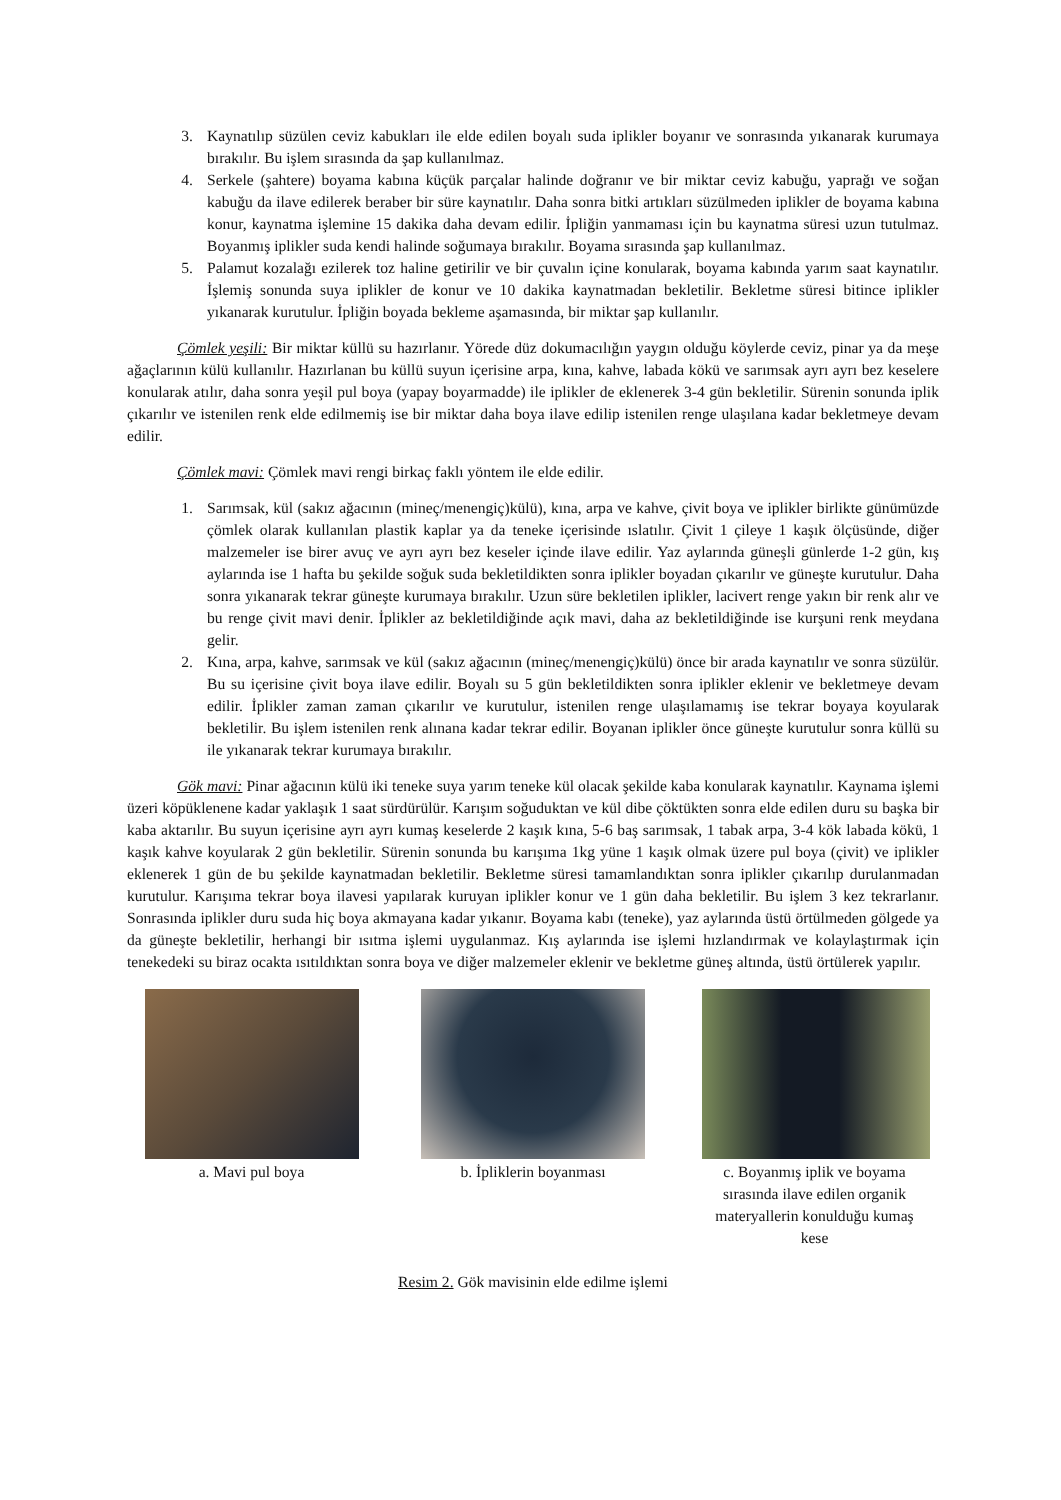3. Kaynatılıp süzülen ceviz kabukları ile elde edilen boyalı suda iplikler boyanır ve sonrasında yıkanarak kurumaya bırakılır. Bu işlem sırasında da şap kullanılmaz.
4. Serkele (şahtere) boyama kabına küçük parçalar halinde doğranır ve bir miktar ceviz kabuğu, yaprağı ve soğan kabuğu da ilave edilerek beraber bir süre kaynatılır. Daha sonra bitki artıkları süzülmeden iplikler de boyama kabına konur, kaynatma işlemine 15 dakika daha devam edilir. İpliğin yanmaması için bu kaynatma süresi uzun tutulmaz. Boyanmış iplikler suda kendi halinde soğumaya bırakılır. Boyama sırasında şap kullanılmaz.
5. Palamut kozalağı ezilerek toz haline getirilir ve bir çuvalın içine konularak, boyama kabında yarım saat kaynatılır. İşlemiş sonunda suya iplikler de konur ve 10 dakika kaynatmadan bekletilir. Bekletme süresi bitince iplikler yıkanarak kurutulur. İpliğin boyada bekleme aşamasında, bir miktar şap kullanılır.
Çömlek yeşili: Bir miktar küllü su hazırlanır. Yörede düz dokumacılığın yaygın olduğu köylerde ceviz, pinar ya da meşe ağaçlarının külü kullanılır. Hazırlanan bu küllü suyun içerisine arpa, kına, kahve, labada kökü ve sarımsak ayrı ayrı bez keselere konularak atılır, daha sonra yeşil pul boya (yapay boyarmadde) ile iplikler de eklenerek 3-4 gün bekletilir. Sürenin sonunda iplik çıkarılır ve istenilen renk elde edilmemiş ise bir miktar daha boya ilave edilip istenilen renge ulaşılana kadar bekletmeye devam edilir.
Çömlek mavi: Çömlek mavi rengi birkaç faklı yöntem ile elde edilir.
1. Sarımsak, kül (sakız ağacının (mineç/menengiç)külü), kına, arpa ve kahve, çivit boya ve iplikler birlikte günümüzde çömlek olarak kullanılan plastik kaplar ya da teneke içerisinde ıslatılır. Çivit 1 çileye 1 kaşık ölçüsünde, diğer malzemeler ise birer avuç ve ayrı ayrı bez keseler içinde ilave edilir. Yaz aylarında güneşli günlerde 1-2 gün, kış aylarında ise 1 hafta bu şekilde soğuk suda bekletildikten sonra iplikler boyadan çıkarılır ve güneşte kurutulur. Daha sonra yıkanarak tekrar güneşte kurumaya bırakılır. Uzun süre bekletilen iplikler, lacivert renge yakın bir renk alır ve bu renge çivit mavi denir. İplikler az bekletildiğinde açık mavi, daha az bekletildiğinde ise kurşuni renk meydana gelir.
2. Kına, arpa, kahve, sarımsak ve kül (sakız ağacının (mineç/menengiç)külü) önce bir arada kaynatılır ve sonra süzülür. Bu su içerisine çivit boya ilave edilir. Boyalı su 5 gün bekletildikten sonra iplikler eklenir ve bekletmeye devam edilir. İplikler zaman zaman çıkarılır ve kurutulur, istenilen renge ulaşılamamış ise tekrar boyaya koyularak bekletilir. Bu işlem istenilen renk alınana kadar tekrar edilir. Boyanan iplikler önce güneşte kurutulur sonra küllü su ile yıkanarak tekrar kurumaya bırakılır.
Gök mavi: Pinar ağacının külü iki teneke suya yarım teneke kül olacak şekilde kaba konularak kaynatılır. Kaynama işlemi üzeri köpüklenene kadar yaklaşık 1 saat sürdürülür. Karışım soğuduktan ve kül dibe çöktükten sonra elde edilen duru su başka bir kaba aktarılır. Bu suyun içerisine ayrı ayrı kumaş keselerde 2 kaşık kına, 5-6 baş sarımsak, 1 tabak arpa, 3-4 kök labada kökü, 1 kaşık kahve koyularak 2 gün bekletilir. Sürenin sonunda bu karışıma 1kg yüne 1 kaşık olmak üzere pul boya (çivit) ve iplikler eklenerek 1 gün de bu şekilde kaynatmadan bekletilir. Bekletme süresi tamamlandıktan sonra iplikler çıkarılıp durulanmadan kurutulur. Karışıma tekrar boya ilavesi yapılarak kuruyan iplikler konur ve 1 gün daha bekletilir. Bu işlem 3 kez tekrarlanır. Sonrasında iplikler duru suda hiç boya akmayana kadar yıkanır. Boyama kabı (teneke), yaz aylarında üstü örtülmeden gölgede ya da güneşte bekletilir, herhangi bir ısıtma işlemi uygulanmaz. Kış aylarında ise işlemi hızlandırmak ve kolaylaştırmak için tenekedeki su biraz ocakta ısıtıldıktan sonra boya ve diğer malzemeler eklenir ve bekletme güneş altında, üstü örtülerek yapılır.
a. Mavi pul boya b. İpliklerin boyanması c. Boyanmış iplik ve boyama sırasında ilave edilen organik materyallerin konulduğu kumaş kese
Resim 2. Gök mavisinin elde edilme işlemi